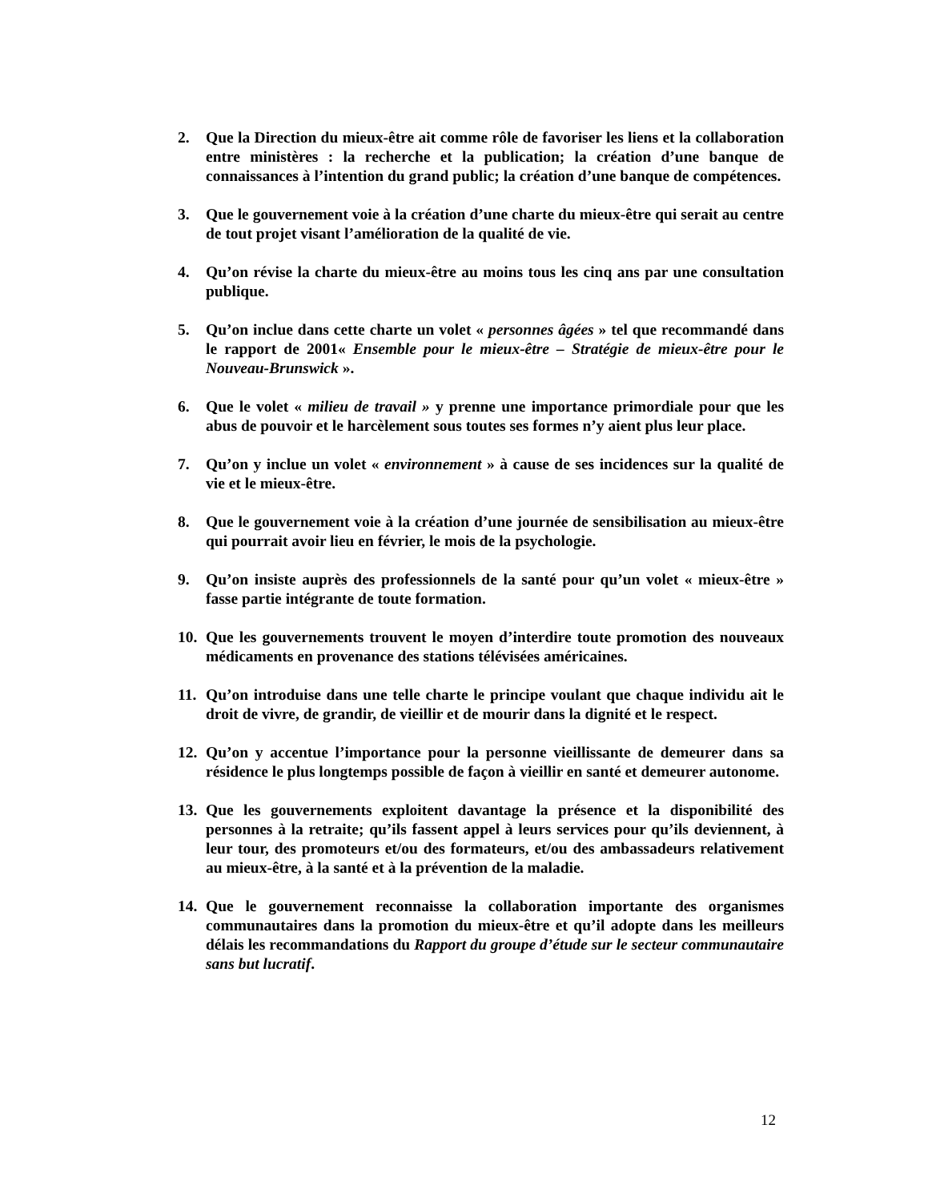2. Que la Direction du mieux-être ait comme rôle de favoriser les liens et la collaboration entre ministères : la recherche et la publication; la création d’une banque de connaissances à l’intention du grand public; la création d’une banque de compétences.
3. Que le gouvernement voie à la création d’une charte du mieux-être qui serait au centre de tout projet visant l’amélioration de la qualité de vie.
4. Qu’on révise la charte du mieux-être au moins tous les cinq ans par une consultation publique.
5. Qu’on inclue dans cette charte un volet « personnes âgées » tel que recommandé dans le rapport de 2001« Ensemble pour le mieux-être – Stratégie de mieux-être pour le Nouveau-Brunswick ».
6. Que le volet « milieu de travail » y prenne une importance primordiale pour que les abus de pouvoir et le harcèlement sous toutes ses formes n’y aient plus leur place.
7. Qu’on y inclue un volet « environnement » à cause de ses incidences sur la qualité de vie et le mieux-être.
8. Que le gouvernement voie à la création d’une journée de sensibilisation au mieux-être qui pourrait avoir lieu en février, le mois de la psychologie.
9. Qu’on insiste auprès des professionnels de la santé pour qu’un volet « mieux-être » fasse partie intégrante de toute formation.
10. Que les gouvernements trouvent le moyen d’interdire toute promotion des nouveaux médicaments en provenance des stations télévisées américaines.
11. Qu’on introduise dans une telle charte le principe voulant que chaque individu ait le droit de vivre, de grandir, de vieillir et de mourir dans la dignité et le respect.
12. Qu’on y accentue l’importance pour la personne vieillissante de demeurer dans sa résidence le plus longtemps possible de façon à vieillir en santé et demeurer autonome.
13. Que les gouvernements exploitent davantage la présence et la disponibilité des personnes à la retraite; qu’ils fassent appel à leurs services pour qu’ils deviennent, à leur tour, des promoteurs et/ou des formateurs, et/ou des ambassadeurs relativement au mieux-être, à la santé et à la prévention de la maladie.
14. Que le gouvernement reconnaisse la collaboration importante des organismes communautaires dans la promotion du mieux-être et qu’il adopte dans les meilleurs délais les recommandations du Rapport du groupe d’étude sur le secteur communautaire sans but lucratif.
12